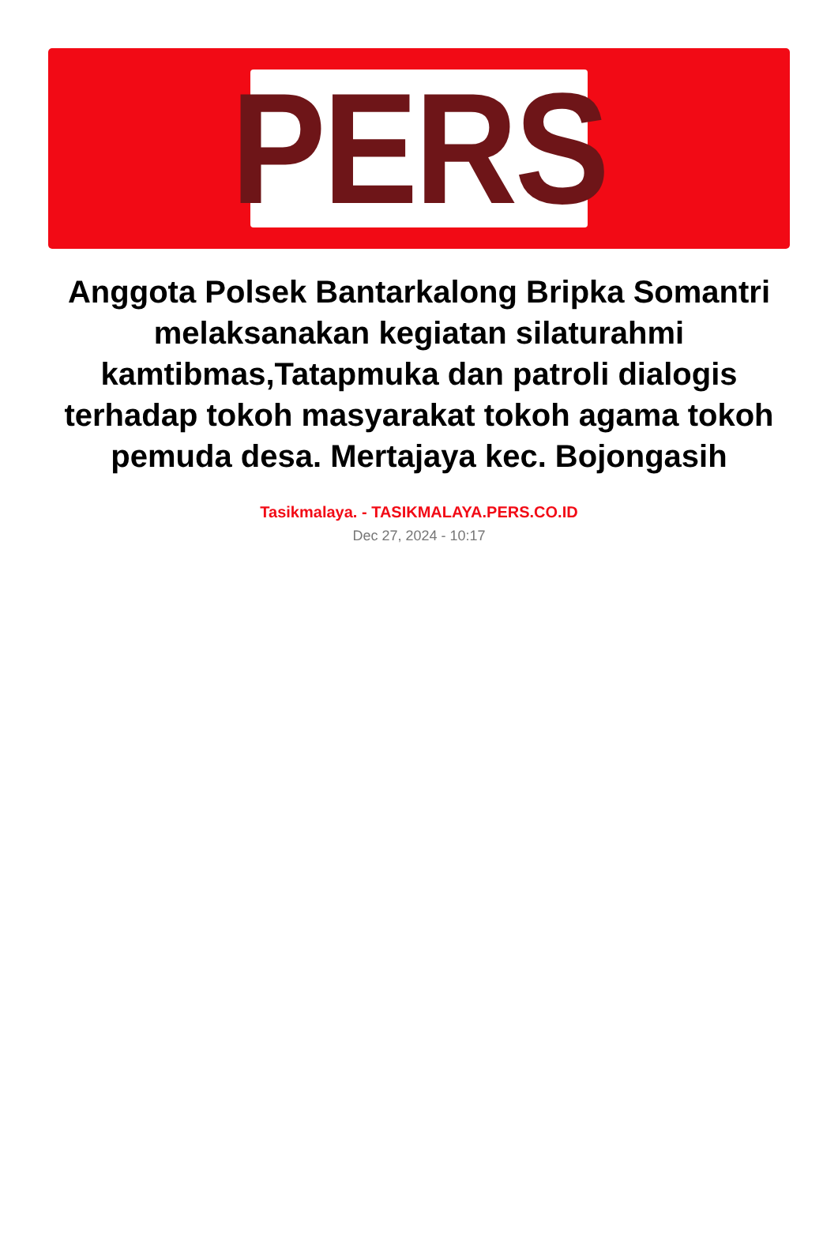PERS
Anggota Polsek Bantarkalong Bripka Somantri melaksanakan kegiatan silaturahmi kamtibmas,Tatapmuka dan patroli dialogis terhadap tokoh masyarakat tokoh agama tokoh pemuda desa. Mertajaya kec. Bojongasih
Tasikmalaya. - TASIKMALAYA.PERS.CO.ID
Dec 27, 2024 - 10:17